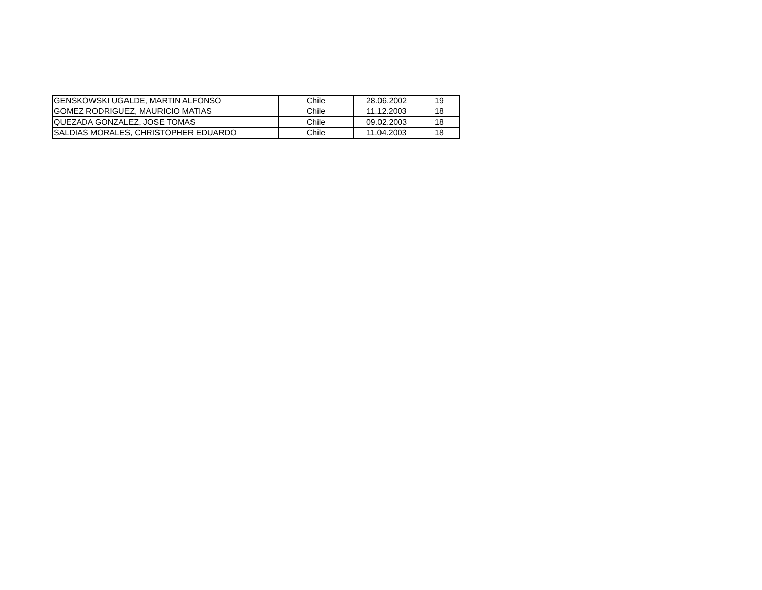| GENSKOWSKI UGALDE, MARTIN ALFONSO | Chile | 28.06.2002 | 19 |
| GOMEZ RODRIGUEZ, MAURICIO MATIAS | Chile | 11.12.2003 | 18 |
| QUEZADA GONZALEZ, JOSE TOMAS | Chile | 09.02.2003 | 18 |
| SALDIAS MORALES, CHRISTOPHER EDUARDO | Chile | 11.04.2003 | 18 |